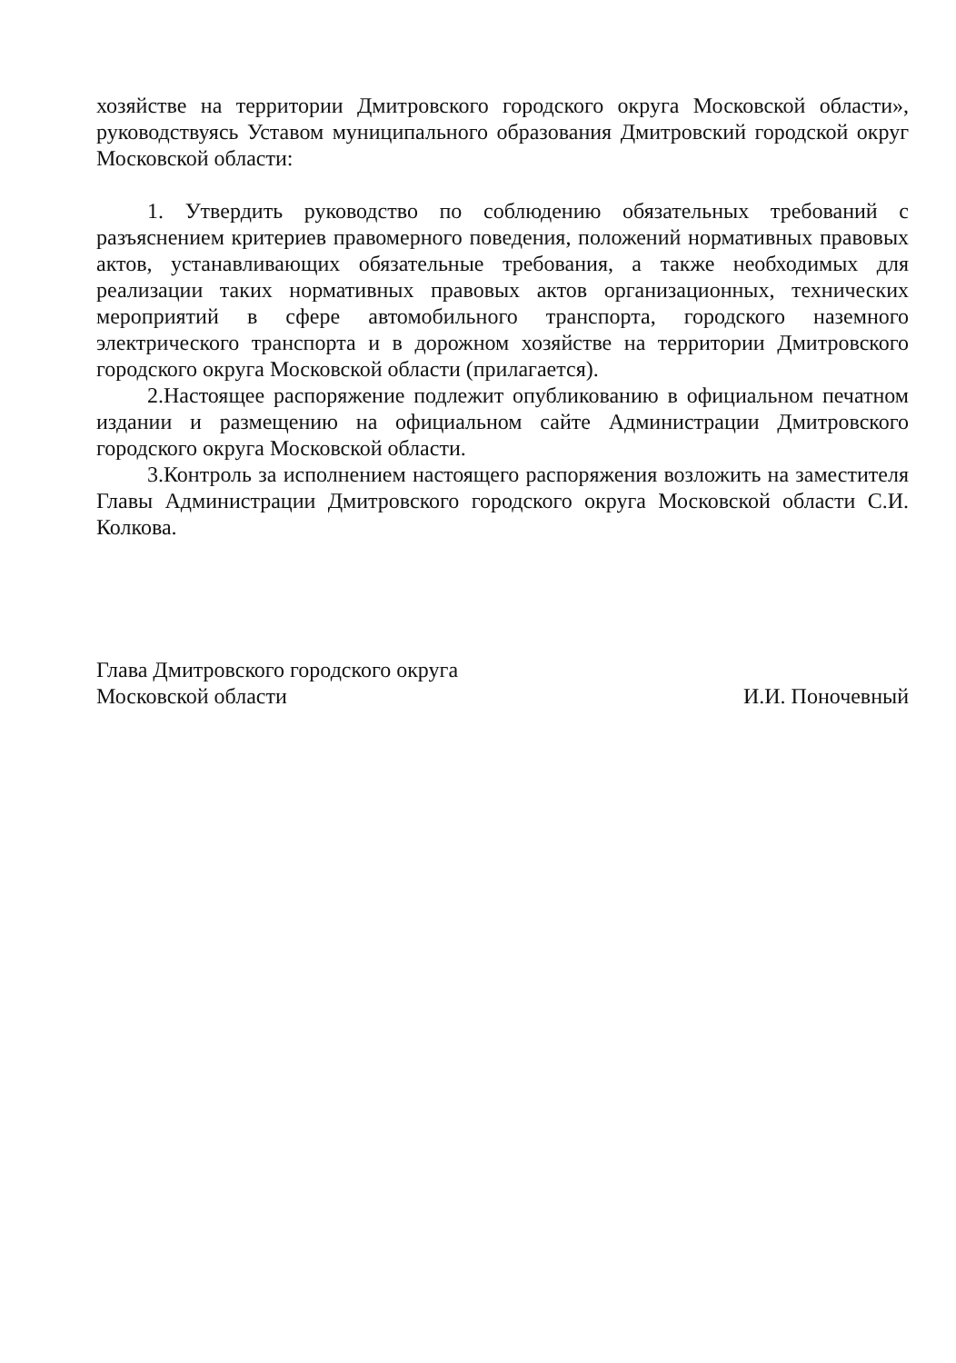хозяйстве на территории Дмитровского городского округа Московской области», руководствуясь Уставом муниципального образования Дмитровский городской округ Московской области:
1. Утвердить руководство по соблюдению обязательных требований с разъяснением критериев правомерного поведения, положений нормативных правовых актов, устанавливающих обязательные требования, а также необходимых для реализации таких нормативных правовых актов организационных, технических мероприятий в сфере автомобильного транспорта, городского наземного электрического транспорта и в дорожном хозяйстве на территории Дмитровского городского округа Московской области (прилагается).
2.Настоящее распоряжение подлежит опубликованию в официальном печатном издании и размещению на официальном сайте Администрации Дмитровского городского округа Московской области.
3.Контроль за исполнением настоящего распоряжения возложить на заместителя Главы Администрации Дмитровского городского округа Московской области С.И. Колкова.
Глава Дмитровского городского округа
Московской области
И.И. Поночевный